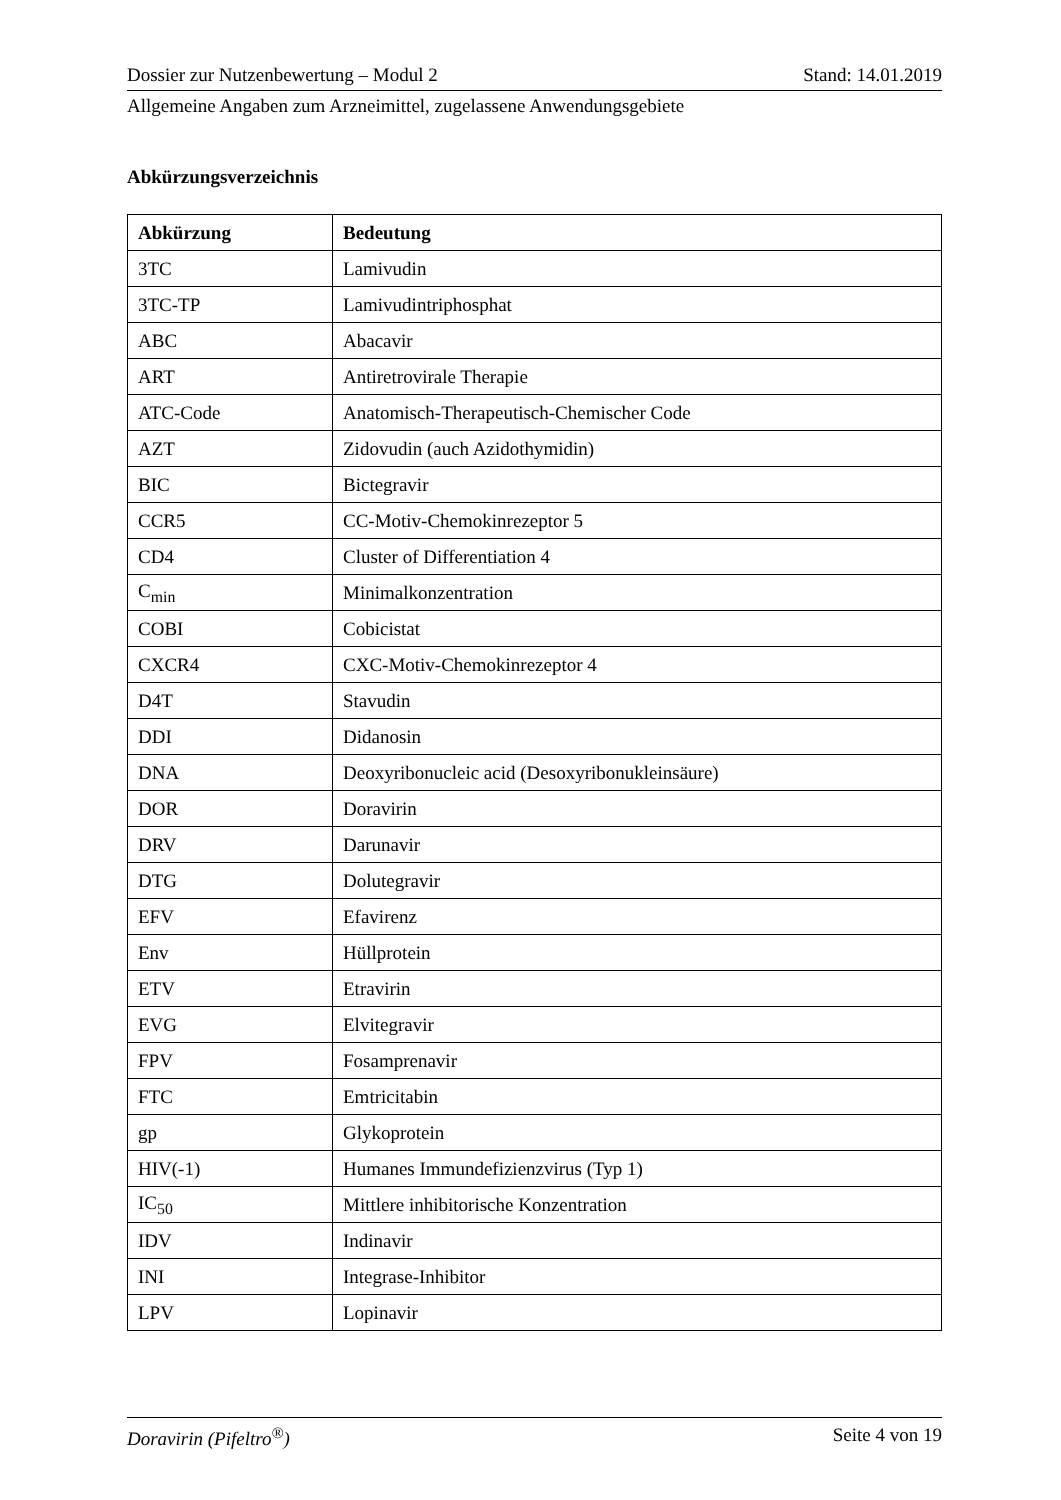Dossier zur Nutzenbewertung – Modul 2 Stand: 14.01.2019
Allgemeine Angaben zum Arzneimittel, zugelassene Anwendungsgebiete
Abkürzungsverzeichnis
| Abkürzung | Bedeutung |
| --- | --- |
| 3TC | Lamivudin |
| 3TC-TP | Lamivudintriphosphat |
| ABC | Abacavir |
| ART | Antiretrovirale Therapie |
| ATC-Code | Anatomisch-Therapeutisch-Chemischer Code |
| AZT | Zidovudin (auch Azidothymidin) |
| BIC | Bictegravir |
| CCR5 | CC-Motiv-Chemokinrezeptor 5 |
| CD4 | Cluster of Differentiation 4 |
| C<sub>min</sub> | Minimalkonzentration |
| COBI | Cobicistat |
| CXCR4 | CXC-Motiv-Chemokinrezeptor 4 |
| D4T | Stavudin |
| DDI | Didanosin |
| DNA | Deoxyribonucleic acid (Desoxyribonukleinsäure) |
| DOR | Doravirin |
| DRV | Darunavir |
| DTG | Dolutegravir |
| EFV | Efavirenz |
| Env | Hüllprotein |
| ETV | Etravirin |
| EVG | Elvitegravir |
| FPV | Fosamprenavir |
| FTC | Emtricitabin |
| gp | Glykoprotein |
| HIV(-1) | Humanes Immundefizienzvirus (Typ 1) |
| IC<sub>50</sub> | Mittlere inhibitorische Konzentration |
| IDV | Indinavir |
| INI | Integrase-Inhibitor |
| LPV | Lopinavir |
Doravirin (Pifeltro<sup>®</sup>) Seite 4 von 19